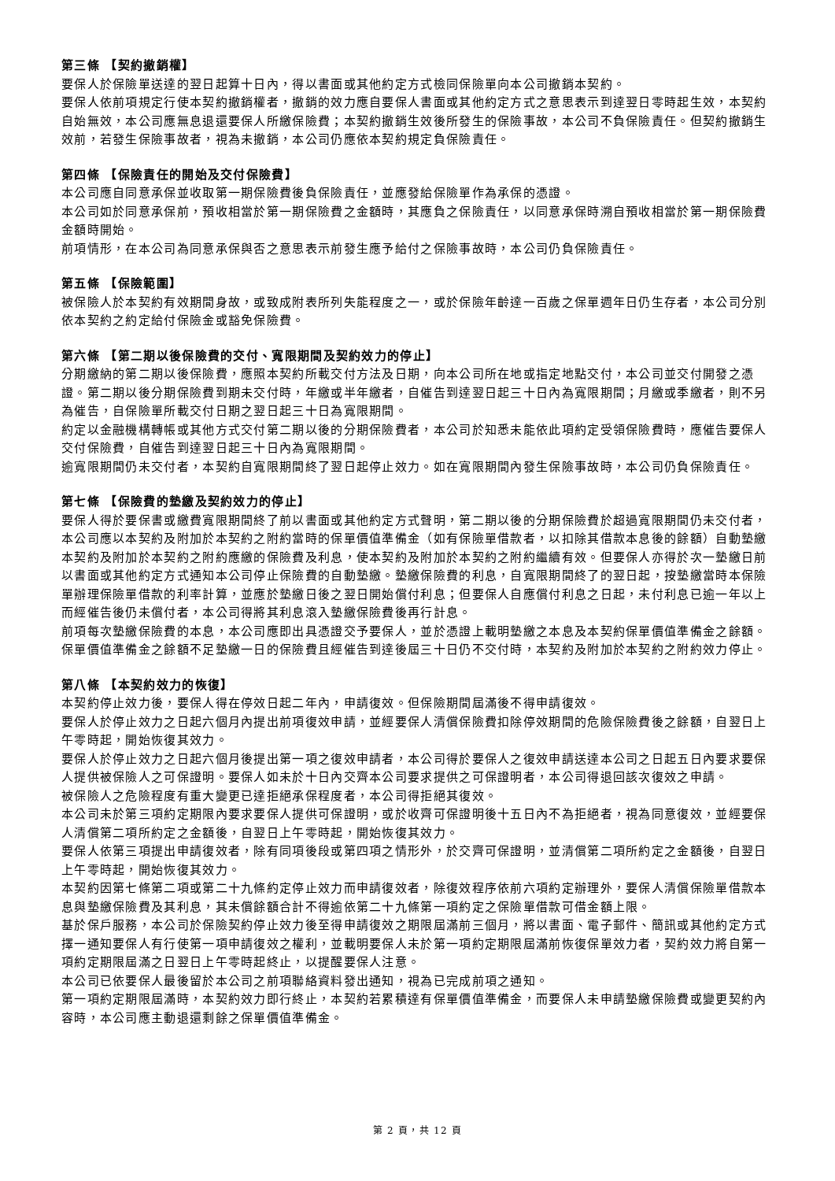第三條 【契約撤銷權】
要保人於保險單送達的翌日起算十日內，得以書面或其他約定方式檢同保險單向本公司撤銷本契約。
要保人依前項規定行使本契約撤銷權者，撤銷的效力應自要保人書面或其他約定方式之意思表示到達翌日零時起生效，本契約自始無效，本公司應無息退還要保人所繳保險費；本契約撤銷生效後所發生的保險事故，本公司不負保險責任。但契約撤銷生效前，若發生保險事故者，視為未撤銷，本公司仍應依本契約規定負保險責任。
第四條 【保險責任的開始及交付保險費】
本公司應自同意承保並收取第一期保險費後負保險責任，並應發給保險單作為承保的憑證。
本公司如於同意承保前，預收相當於第一期保險費之金額時，其應負之保險責任，以同意承保時溯自預收相當於第一期保險費金額時開始。
前項情形，在本公司為同意承保與否之意思表示前發生應予給付之保險事故時，本公司仍負保險責任。
第五條 【保險範圍】
被保險人於本契約有效期間身故，或致成附表所列失能程度之一，或於保險年齡達一百歲之保單週年日仍生存者，本公司分別依本契約之約定給付保險金或豁免保險費。
第六條 【第二期以後保險費的交付、寬限期間及契約效力的停止】
分期繳納的第二期以後保險費，應照本契約所載交付方法及日期，向本公司所在地或指定地點交付，本公司並交付開發之憑證。第二期以後分期保險費到期未交付時，年繳或半年繳者，自催告到達翌日起三十日內為寬限期間；月繳或季繳者，則不另為催告，自保險單所載交付日期之翌日起三十日為寬限期間。
約定以金融機構轉帳或其他方式交付第二期以後的分期保險費者，本公司於知悉未能依此項約定受領保險費時，應催告要保人交付保險費，自催告到達翌日起三十日內為寬限期間。
逾寬限期間仍未交付者，本契約自寬限期間終了翌日起停止效力。如在寬限期間內發生保險事故時，本公司仍負保險責任。
第七條 【保險費的墊繳及契約效力的停止】
要保人得於要保書或繳費寬限期間終了前以書面或其他約定方式聲明，第二期以後的分期保險費於超過寬限期間仍未交付者，本公司應以本契約及附加於本契約之附約當時的保單價值準備金（如有保險單借款者，以扣除其借款本息後的餘額）自動墊繳本契約及附加於本契約之附約應繳的保險費及利息，使本契約及附加於本契約之附約繼續有效。但要保人亦得於次一墊繳日前以書面或其他約定方式通知本公司停止保險費的自動墊繳。墊繳保險費的利息，自寬限期間終了的翌日起，按墊繳當時本保險單辦理保險單借款的利率計算，並應於墊繳日後之翌日開始償付利息；但要保人自應償付利息之日起，未付利息已逾一年以上而經催告後仍未償付者，本公司得將其利息滾入墊繳保險費後再行計息。
前項每次墊繳保險費的本息，本公司應即出具憑證交予要保人，並於憑證上載明墊繳之本息及本契約保單價值準備金之餘額。保單價值準備金之餘額不足墊繳一日的保險費且經催告到達後屆三十日仍不交付時，本契約及附加於本契約之附約效力停止。
第八條 【本契約效力的恢復】
本契約停止效力後，要保人得在停效日起二年內，申請復效。但保險期間屆滿後不得申請復效。
要保人於停止效力之日起六個月內提出前項復效申請，並經要保人清償保險費扣除停效期間的危險保險費後之餘額，自翌日上午零時起，開始恢復其效力。
要保人於停止效力之日起六個月後提出第一項之復效申請者，本公司得於要保人之復效申請送達本公司之日起五日內要求要保人提供被保險人之可保證明。要保人如未於十日內交齊本公司要求提供之可保證明者，本公司得退回該次復效之申請。
被保險人之危險程度有重大變更已達拒絕承保程度者，本公司得拒絕其復效。
本公司未於第三項約定期限內要求要保人提供可保證明，或於收齊可保證明後十五日內不為拒絕者，視為同意復效，並經要保人清償第二項所約定之金額後，自翌日上午零時起，開始恢復其效力。
要保人依第三項提出申請復效者，除有同項後段或第四項之情形外，於交齊可保證明，並清償第二項所約定之金額後，自翌日上午零時起，開始恢復其效力。
本契約因第七條第二項或第二十九條約定停止效力而申請復效者，除復效程序依前六項約定辦理外，要保人清償保險單借款本息與墊繳保險費及其利息，其未償餘額合計不得逾依第二十九條第一項約定之保險單借款可借金額上限。
基於保戶服務，本公司於保險契約停止效力後至得申請復效之期限屆滿前三個月，將以書面、電子郵件、簡訊或其他約定方式擇一通知要保人有行使第一項申請復效之權利，並載明要保人未於第一項約定期限屆滿前恢復保單效力者，契約效力將自第一項約定期限屆滿之日翌日上午零時起終止，以提醒要保人注意。
本公司已依要保人最後留於本公司之前項聯絡資料發出通知，視為已完成前項之通知。
第一項約定期限屆滿時，本契約效力即行終止，本契約若累積達有保單價值準備金，而要保人未申請墊繳保險費或變更契約內容時，本公司應主動退還剩餘之保單價值準備金。
第 2 頁，共 12 頁